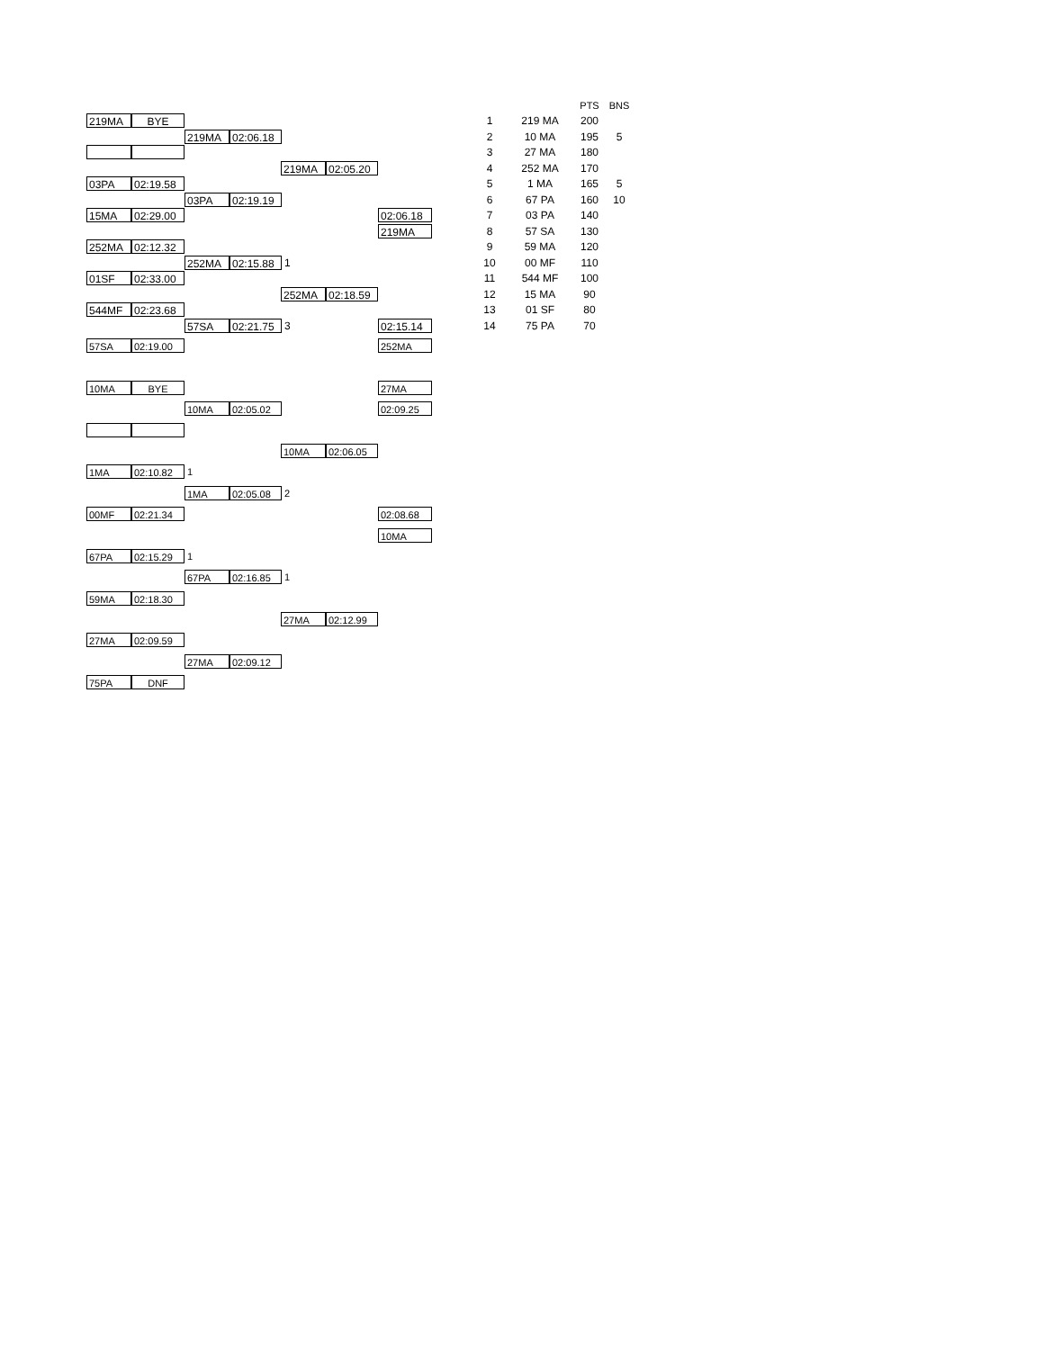219MA BYE 219MA 02:06.18 219MA 02:05.20
03PA 02:19.58 03PA 02:19.19
15MA 02:29.00 02:06.18 219MA
252MA 02:12.32 252MA 02:15.88 1
01SF 02:33.00 252MA 02:18.59
544MF 02:23.68 57SA 02:21.75 3 02:15.14
57SA 02:19.00 252MA
10MA BYE 27MA
10MA 02:05.02 02:09.25
10MA 02:06.05
1MA 02:10.82 1
1MA 02:05.08 2
00MF 02:21.34 02:08.68 10MA
67PA 02:15.29 1
67PA 02:16.85 1
59MA 02:18.30 27MA 02:12.99
27MA 02:09.59 27MA 02:09.12
75PA DNF
| | | PTS | BNS |
| --- | --- | --- | --- |
| 1 | 219 MA | 200 | |
| 2 | 10 MA | 195 | 5 |
| 3 | 27 MA | 180 | |
| 4 | 252 MA | 170 | |
| 5 | 1 MA | 165 | 5 |
| 6 | 67 PA | 160 | 10 |
| 7 | 03 PA | 140 | |
| 8 | 57 SA | 130 | |
| 9 | 59 MA | 120 | |
| 10 | 00 MF | 110 | |
| 11 | 544 MF | 100 | |
| 12 | 15 MA | 90 | |
| 13 | 01 SF | 80 | |
| 14 | 75 PA | 70 | |